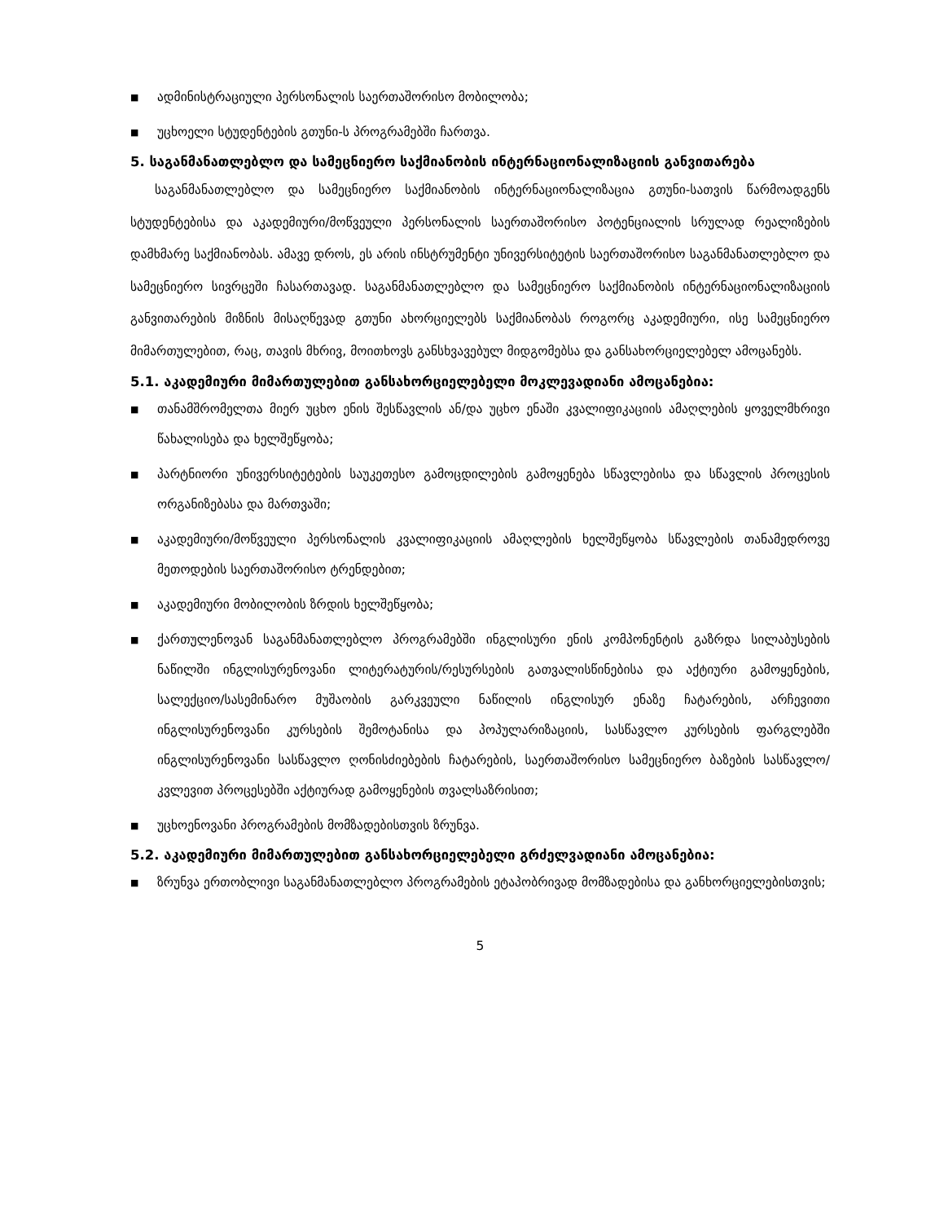■ ადმინისტრაციული პერსონალის საერთაშორისო მობილობა;
■ უცხოელი სტუდენტების გთუნი-ს პროგრამებში ჩართვა.
5. საგანმანათლებლო და სამეცნიერო საქმიანობის ინტერნაციონალიზაციის განვითარება
საგანმანათლებლო და სამეცნიერო საქმიანობის ინტერნაციონალიზაცია გთუნი-სათვის წარმოადგენს სტუდენტებისა და აკადემიური/მოწვეული პერსონალის საერთაშორისო პოტენციალის სრულად რეალიზების დამხმარე საქმიანობას. ამავე დროს, ეს არის ინსტრუმენტი უნივერსიტეტის საერთაშორისო საგანმანათლებლო და სამეცნიერო სივრცეში ჩასართავად. საგანმანათლებლო და სამეცნიერო საქმიანობის ინტერნაციონალიზაციის განვითარების მიზნის მისაღწევად გთუნი ახორციელებს საქმიანობას როგორც აკადემიური, ისე სამეცნიერო მიმართულებით, რაც, თავის მხრივ, მოითხოვს განსხვავებულ მიდგომებსა და განსახორციელებელ ამოცანებს.
5.1. აკადემიური მიმართულებით განსახორციელებელი მოკლევადიანი ამოცანებია:
■ თანამშრომელთა მიერ უცხო ენის შესწავლის ან/და უცხო ენაში კვალიფიკაციის ამაღლების ყოველმხრივი წახალისება და ხელშეწყობა;
■ პარტნიორი უნივერსიტეტების საუკეთესო გამოცდილების გამოყენება სწავლებისა და სწავლის პროცესის ორგანიზებასა და მართვაში;
■ აკადემიური/მოწვეული პერსონალის კვალიფიკაციის ამაღლების ხელშეწყობა სწავლების თანამედროვე მეთოდების საერთაშორისო ტრენდებით;
■ აკადემიური მობილობის ზრდის ხელშეწყობა;
■ ქართულენოვან საგანმანათლებლო პროგრამებში ინგლისური ენის კომპონენტის გაზრდა სილაბუსების ნაწილში ინგლისურენოვანი ლიტერატურის/რესურსების გათვალისწინებისა და აქტიური გამოყენების, სალექციო/სასემინარო მუშაობის გარკვეული ნაწილის ინგლისურ ენაზე ჩატარების, არჩევითი ინგლისურენოვანი კურსების შემოტანისა და პოპულარიზაციის, სასწავლო კურსების ფარგლებში ინგლისურენოვანი სასწავლო ღონისძიებების ჩატარების, საერთაშორისო სამეცნიერო ბაზების სასწავლო/კვლევით პროცესებში აქტიურად გამოყენების თვალსაზრისით;
■ უცხოენოვანი პროგრამების მომზადებისთვის ზრუნვა.
5.2. აკადემიური მიმართულებით განსახორციელებელი გრძელვადიანი ამოცანებია:
■ ზრუნვა ერთობლივი საგანმანათლებლო პროგრამების ეტაპობრივად მომზადებისა და განხორციელებისთვის;
5